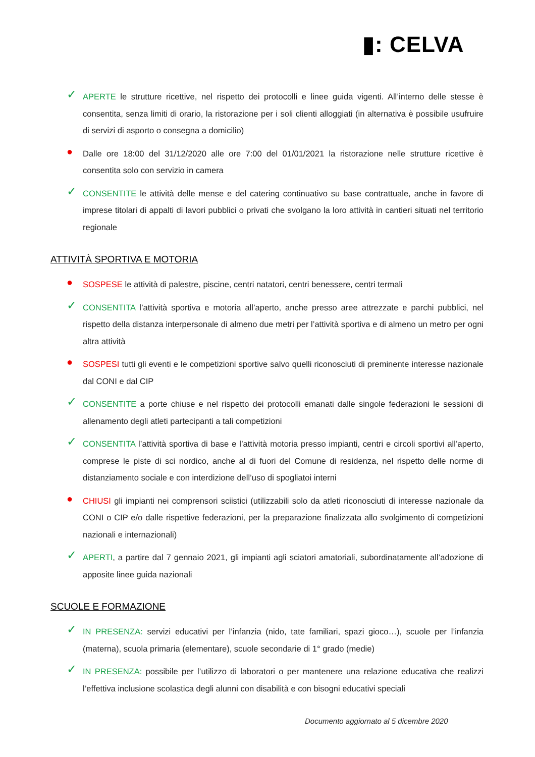▮: CELVA
✓
APERTE le strutture ricettive, nel rispetto dei protocolli e linee guida vigenti. All’interno delle stesse è consentita, senza limiti di orario, la ristorazione per i soli clienti alloggiati (in alternativa è possibile usufruire di servizi di asporto o consegna a domicilio)
●
Dalle ore 18:00 del 31/12/2020 alle ore 7:00 del 01/01/2021 la ristorazione nelle strutture ricettive è consentita solo con servizio in camera
✓
CONSENTITE le attività delle mense e del catering continuativo su base contrattuale, anche in favore di imprese titolari di appalti di lavori pubblici o privati che svolgano la loro attività in cantieri situati nel territorio regionale
ATTIVITÀ SPORTIVA E MOTORIA
●
SOSPESE le attività di palestre, piscine, centri natatori, centri benessere, centri termali
✓
CONSENTITA l’attività sportiva e motoria all’aperto, anche presso aree attrezzate e parchi pubblici, nel rispetto della distanza interpersonale di almeno due metri per l’attività sportiva e di almeno un metro per ogni altra attività
●
SOSPESI tutti gli eventi e le competizioni sportive salvo quelli riconosciuti di preminente interesse nazionale dal CONI e dal CIP
✓
CONSENTITE a porte chiuse e nel rispetto dei protocolli emanati dalle singole federazioni le sessioni di allenamento degli atleti partecipanti a tali competizioni
✓
CONSENTITA l’attività sportiva di base e l’attività motoria presso impianti, centri e circoli sportivi all’aperto, comprese le piste di sci nordico, anche al di fuori del Comune di residenza, nel rispetto delle norme di distanziamento sociale e con interdizione dell’uso di spogliatoi interni
●
CHIUSI gli impianti nei comprensori sciistici (utilizzabili solo da atleti riconosciuti di interesse nazionale da CONI o CIP e/o dalle rispettive federazioni, per la preparazione finalizzata allo svolgimento di competizioni nazionali e internazionali)
✓
APERTI, a partire dal 7 gennaio 2021, gli impianti agli sciatori amatoriali, subordinatamente all’adozione di apposite linee guida nazionali
SCUOLE E FORMAZIONE
✓
IN PRESENZA: servizi educativi per l’infanzia (nido, tate familiari, spazi gioco…), scuole per l’infanzia (materna), scuola primaria (elementare), scuole secondarie di 1° grado (medie)
✓
IN PRESENZA: possibile per l’utilizzo di laboratori o per mantenere una relazione educativa che realizzi l’effettiva inclusione scolastica degli alunni con disabilità e con bisogni educativi speciali
Documento aggiornato al 5 dicembre 2020